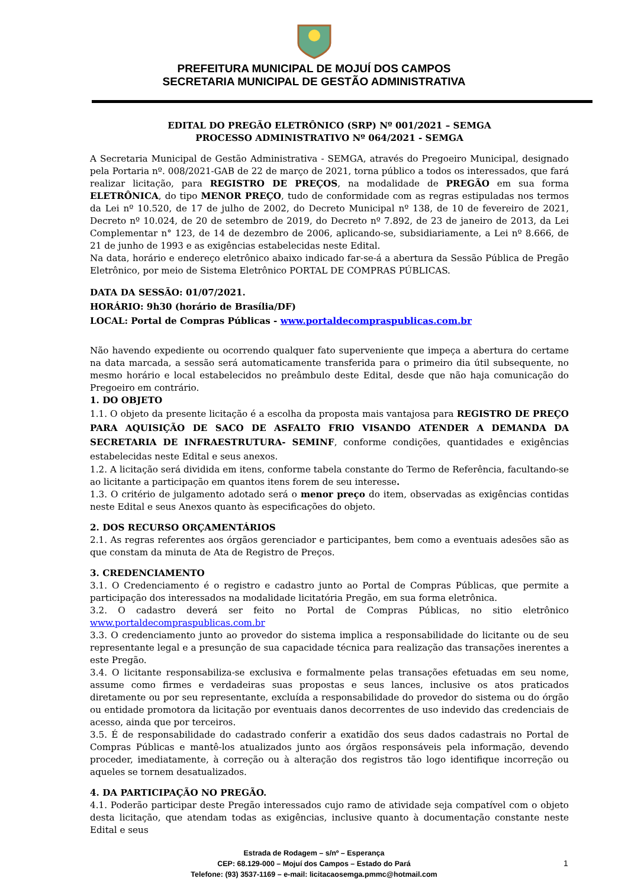PREFEITURA MUNICIPAL DE MOJUÍ DOS CAMPOS
SECRETARIA MUNICIPAL DE GESTÃO ADMINISTRATIVA
EDITAL DO PREGÃO ELETRÔNICO (SRP) Nº 001/2021 – SEMGA
PROCESSO ADMINISTRATIVO Nº 064/2021 - SEMGA
A Secretaria Municipal de Gestão Administrativa - SEMGA, através do Pregoeiro Municipal, designado pela Portaria nº. 008/2021-GAB de 22 de março de 2021, torna público a todos os interessados, que fará realizar licitação, para REGISTRO DE PREÇOS, na modalidade de PREGÃO em sua forma ELETRÔNICA, do tipo MENOR PREÇO, tudo de conformidade com as regras estipuladas nos termos da Lei nº 10.520, de 17 de julho de 2002, do Decreto Municipal nº 138, de 10 de fevereiro de 2021, Decreto nº 10.024, de 20 de setembro de 2019, do Decreto nº 7.892, de 23 de janeiro de 2013, da Lei Complementar n° 123, de 14 de dezembro de 2006, aplicando-se, subsidiariamente, a Lei nº 8.666, de 21 de junho de 1993 e as exigências estabelecidas neste Edital.
Na data, horário e endereço eletrônico abaixo indicado far-se-á a abertura da Sessão Pública de Pregão Eletrônico, por meio de Sistema Eletrônico PORTAL DE COMPRAS PÚBLICAS.
DATA DA SESSÃO: 01/07/2021.
HORÁRIO: 9h30 (horário de Brasília/DF)
LOCAL: Portal de Compras Públicas - www.portaldecompraspublicas.com.br
Não havendo expediente ou ocorrendo qualquer fato superveniente que impeça a abertura do certame na data marcada, a sessão será automaticamente transferida para o primeiro dia útil subsequente, no mesmo horário e local estabelecidos no preâmbulo deste Edital, desde que não haja comunicação do Pregoeiro em contrário.
1. DO OBJETO
1.1. O objeto da presente licitação é a escolha da proposta mais vantajosa para REGISTRO DE PREÇO PARA AQUISIÇÃO DE SACO DE ASFALTO FRIO VISANDO ATENDER A DEMANDA DA SECRETARIA DE INFRAESTRUTURA- SEMINF, conforme condições, quantidades e exigências estabelecidas neste Edital e seus anexos.
1.2. A licitação será dividida em itens, conforme tabela constante do Termo de Referência, facultando-se ao licitante a participação em quantos itens forem de seu interesse.
1.3. O critério de julgamento adotado será o menor preço do item, observadas as exigências contidas neste Edital e seus Anexos quanto às especificações do objeto.
2. DOS RECURSO ORÇAMENTÁRIOS
2.1. As regras referentes aos órgãos gerenciador e participantes, bem como a eventuais adesões são as que constam da minuta de Ata de Registro de Preços.
3. CREDENCIAMENTO
3.1. O Credenciamento é o registro e cadastro junto ao Portal de Compras Públicas, que permite a participação dos interessados na modalidade licitatória Pregão, em sua forma eletrônica.
3.2. O cadastro deverá ser feito no Portal de Compras Públicas, no sitio eletrônico www.portaldecompraspublicas.com.br
3.3. O credenciamento junto ao provedor do sistema implica a responsabilidade do licitante ou de seu representante legal e a presunção de sua capacidade técnica para realização das transações inerentes a este Pregão.
3.4. O licitante responsabiliza-se exclusiva e formalmente pelas transações efetuadas em seu nome, assume como firmes e verdadeiras suas propostas e seus lances, inclusive os atos praticados diretamente ou por seu representante, excluída a responsabilidade do provedor do sistema ou do órgão ou entidade promotora da licitação por eventuais danos decorrentes de uso indevido das credenciais de acesso, ainda que por terceiros.
3.5. É de responsabilidade do cadastrado conferir a exatidão dos seus dados cadastrais no Portal de Compras Públicas e mantê-los atualizados junto aos órgãos responsáveis pela informação, devendo proceder, imediatamente, à correção ou à alteração dos registros tão logo identifique incorreção ou aqueles se tornem desatualizados.
4. DA PARTICIPAÇÃO NO PREGÃO.
4.1. Poderão participar deste Pregão interessados cujo ramo de atividade seja compatível com o objeto desta licitação, que atendam todas as exigências, inclusive quanto à documentação constante neste Edital e seus
Estrada de Rodagem – s/nº – Esperança
CEP: 68.129-000 – Mojuí dos Campos – Estado do Pará
Telefone: (93) 3537-1169 – e-mail: licitacaosemga.pmmc@hotmail.com
1